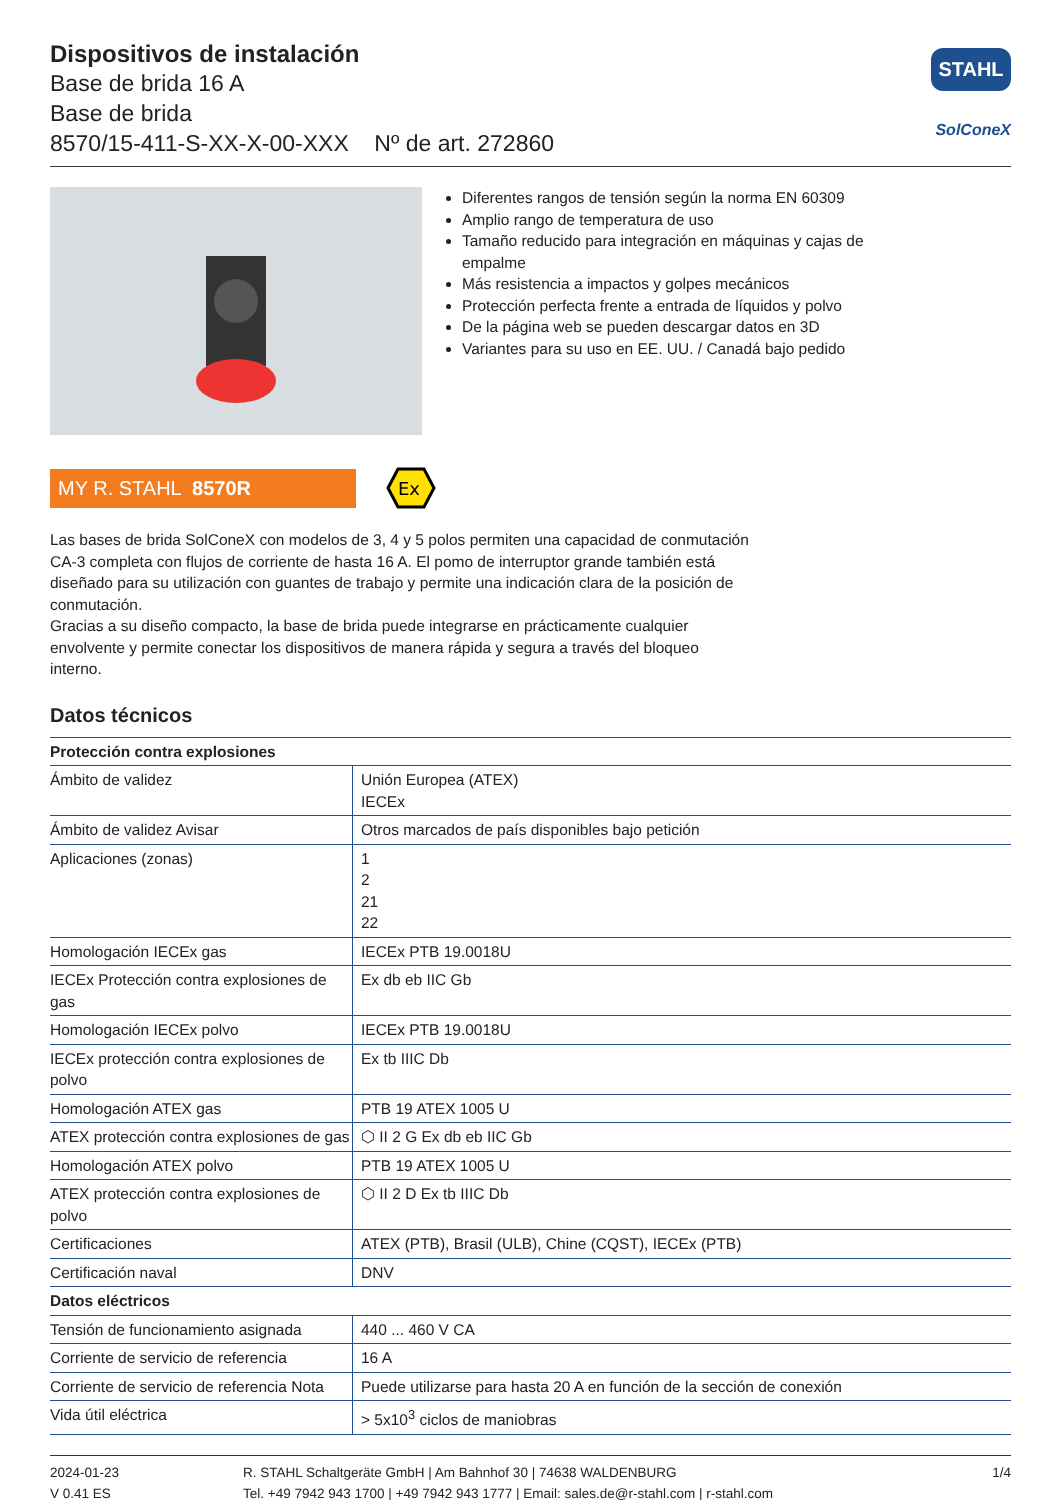Dispositivos de instalación
Base de brida 16 A
Base de brida
8570/15-411-S-XX-X-00-XXX Nº de art. 272860
STAHL
SolConeX
Diferentes rangos de tensión según la norma EN 60309
Amplio rango de temperatura de uso
Tamaño reducido para integración en máquinas y cajas de empalme
Más resistencia a impactos y golpes mecánicos
Protección perfecta frente a entrada de líquidos y polvo
De la página web se pueden descargar datos en 3D
Variantes para su uso en EE. UU. / Canadá bajo pedido
MY R. STAHL 8570R
Ex
Las bases de brida SolConeX con modelos de 3, 4 y 5 polos permiten una capacidad de conmutación CA-3 completa con flujos de corriente de hasta 16 A. El pomo de interruptor grande también está diseñado para su utilización con guantes de trabajo y permite una indicación clara de la posición de conmutación.
Gracias a su diseño compacto, la base de brida puede integrarse en prácticamente cualquier envolvente y permite conectar los dispositivos de manera rápida y segura a través del bloqueo interno.
Datos técnicos
| Protección contra explosiones | |
| --- | --- |
| Ámbito de validez | Unión Europea (ATEX) IECEx |
| Ámbito de validez Avisar | Otros marcados de país disponibles bajo petición |
| Aplicaciones (zonas) | 1 2 21 22 |
| Homologación IECEx gas | IECEx PTB 19.0018U |
| IECEx Protección contra explosiones de gas | Ex db eb IIC Gb |
| Homologación IECEx polvo | IECEx PTB 19.0018U |
| IECEx protección contra explosiones de polvo | Ex tb IIIC Db |
| Homologación ATEX gas | PTB 19 ATEX 1005 U |
| ATEX protección contra explosiones de gas | ⬡ II 2 G Ex db eb IIC Gb |
| Homologación ATEX polvo | PTB 19 ATEX 1005 U |
| ATEX protección contra explosiones de polvo | ⬡ II 2 D Ex tb IIIC Db |
| Certificaciones | ATEX (PTB), Brasil (ULB), Chine (CQST), IECEx (PTB) |
| Certificación naval | DNV |
| Datos eléctricos | |
| Tensión de funcionamiento asignada | 440 ... 460 V CA |
| Corriente de servicio de referencia | 16 A |
| Corriente de servicio de referencia Nota | Puede utilizarse para hasta 20 A en función de la sección de conexión |
| Vida útil eléctrica | > 5x10<sup>3</sup> ciclos de maniobras |
2024-01-23
V 0.41 ES
R. STAHL Schaltgeräte GmbH | Am Bahnhof 30 | 74638 WALDENBURG
Tel. +49 7942 943 1700 | +49 7942 943 1777 | Email: sales.de@r-stahl.com | r-stahl.com
1/4